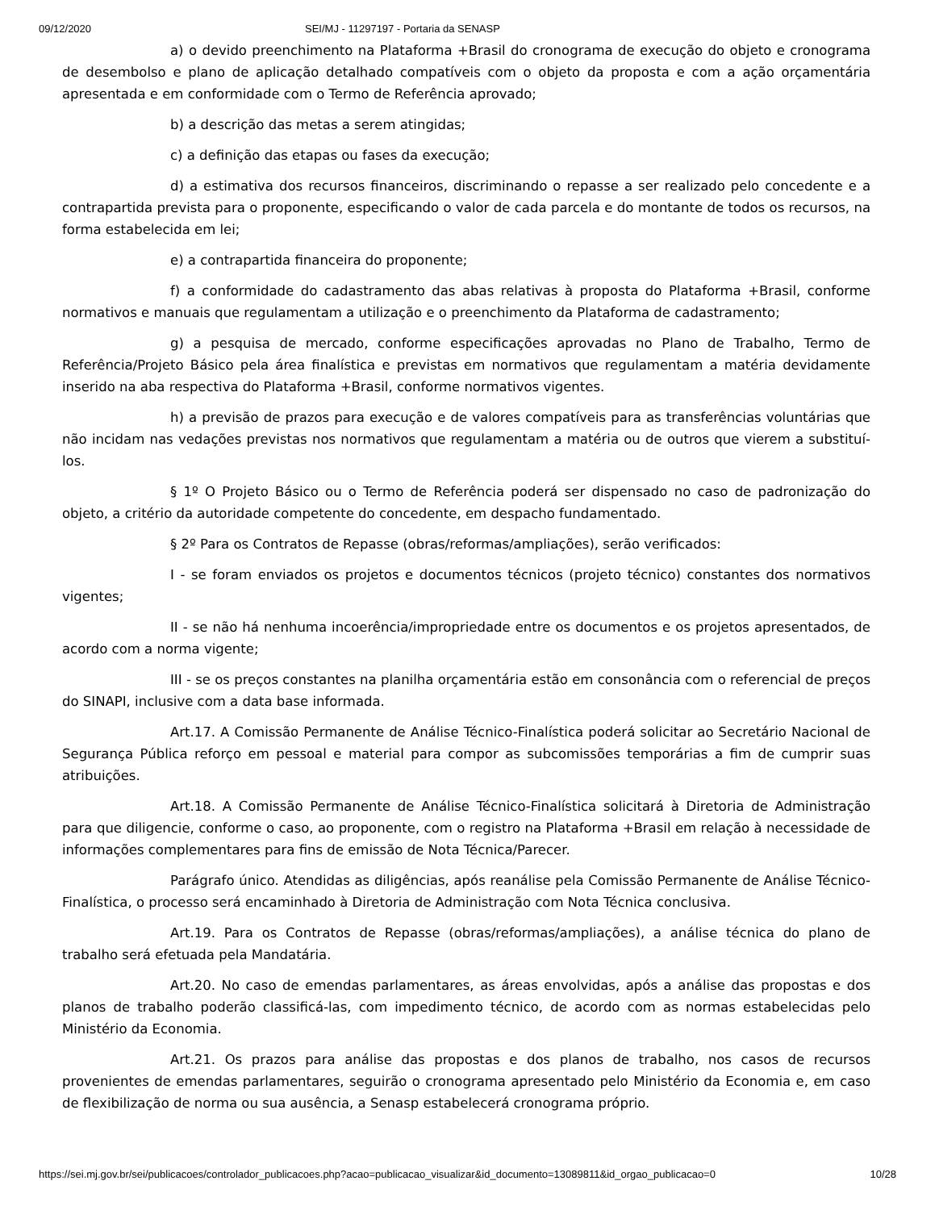09/12/2020 SEI/MJ - 11297197 - Portaria da SENASP
a) o devido preenchimento na Plataforma +Brasil do cronograma de execução do objeto e cronograma de desembolso e plano de aplicação detalhado compatíveis com o objeto da proposta e com a ação orçamentária apresentada e em conformidade com o Termo de Referência aprovado;
b) a descrição das metas a serem atingidas;
c) a definição das etapas ou fases da execução;
d) a estimativa dos recursos financeiros, discriminando o repasse a ser realizado pelo concedente e a contrapartida prevista para o proponente, especificando o valor de cada parcela e do montante de todos os recursos, na forma estabelecida em lei;
e) a contrapartida financeira do proponente;
f) a conformidade do cadastramento das abas relativas à proposta do Plataforma +Brasil, conforme normativos e manuais que regulamentam a utilização e o preenchimento da Plataforma de cadastramento;
g) a pesquisa de mercado, conforme especificações aprovadas no Plano de Trabalho, Termo de Referência/Projeto Básico pela área finalística e previstas em normativos que regulamentam a matéria devidamente inserido na aba respectiva do Plataforma +Brasil, conforme normativos vigentes.
h) a previsão de prazos para execução e de valores compatíveis para as transferências voluntárias que não incidam nas vedações previstas nos normativos que regulamentam a matéria ou de outros que vierem a substituí-los.
§ 1º O Projeto Básico ou o Termo de Referência poderá ser dispensado no caso de padronização do objeto, a critério da autoridade competente do concedente, em despacho fundamentado.
§ 2º Para os Contratos de Repasse (obras/reformas/ampliações), serão verificados:
I - se foram enviados os projetos e documentos técnicos (projeto técnico) constantes dos normativos vigentes;
II - se não há nenhuma incoerência/impropriedade entre os documentos e os projetos apresentados, de acordo com a norma vigente;
III - se os preços constantes na planilha orçamentária estão em consonância com o referencial de preços do SINAPI, inclusive com a data base informada.
Art.17. A Comissão Permanente de Análise Técnico-Finalística poderá solicitar ao Secretário Nacional de Segurança Pública reforço em pessoal e material para compor as subcomissões temporárias a fim de cumprir suas atribuições.
Art.18. A Comissão Permanente de Análise Técnico-Finalística solicitará à Diretoria de Administração para que diligencie, conforme o caso, ao proponente, com o registro na Plataforma +Brasil em relação à necessidade de informações complementares para fins de emissão de Nota Técnica/Parecer.
Parágrafo único. Atendidas as diligências, após reanálise pela Comissão Permanente de Análise Técnico-Finalística, o processo será encaminhado à Diretoria de Administração com Nota Técnica conclusiva.
Art.19. Para os Contratos de Repasse (obras/reformas/ampliações), a análise técnica do plano de trabalho será efetuada pela Mandatária.
Art.20. No caso de emendas parlamentares, as áreas envolvidas, após a análise das propostas e dos planos de trabalho poderão classificá-las, com impedimento técnico, de acordo com as normas estabelecidas pelo Ministério da Economia.
Art.21. Os prazos para análise das propostas e dos planos de trabalho, nos casos de recursos provenientes de emendas parlamentares, seguirão o cronograma apresentado pelo Ministério da Economia e, em caso de flexibilização de norma ou sua ausência, a Senasp estabelecerá cronograma próprio.
https://sei.mj.gov.br/sei/publicacoes/controlador_publicacoes.php?acao=publicacao_visualizar&id_documento=13089811&id_orgao_publicacao=0 10/28